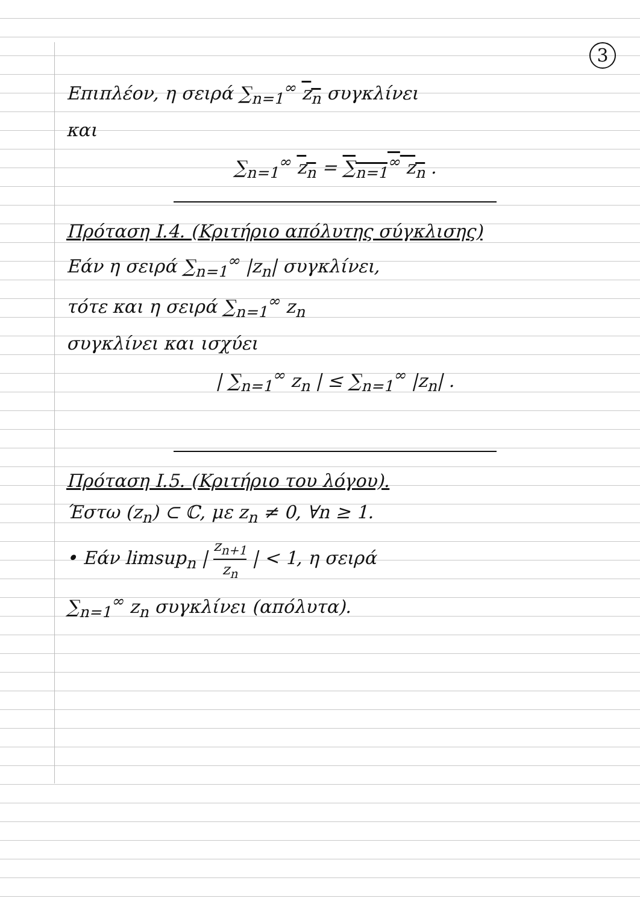3
Επιπλέον, η σειρά ∑<sub>n=1</sub><sup>∞</sup> z<sub>n</sub> συγκλίνει
και
∑<sub>n=1</sub><sup>∞</sup> z<sub>n</sub> = ∑<sub>n=1</sub><sup>∞</sup> z<sub>n</sub> .
Πρόταση Ι.4. (Κριτήριο απόλυτης σύγκλισης)
Εάν η σειρά ∑<sub>n=1</sub><sup>∞</sup> |z<sub>n</sub>| συγκλίνει,
τότε και η σειρά ∑<sub>n=1</sub><sup>∞</sup> z<sub>n</sub>
συγκλίνει και ισχύει
| ∑<sub>n=1</sub><sup>∞</sup> z<sub>n</sub> | ≤ ∑<sub>n=1</sub><sup>∞</sup> |z<sub>n</sub>| .
Πρόταση Ι.5. (Κριτήριο του λόγου).
Έστω (z<sub>n</sub>) ⊂ ℂ, με z<sub>n</sub> ≠ 0, ∀n ≥ 1.
• Εάν limsup<sub>n</sub> | z<sub>n+1</sub> z<sub>n</sub> | < 1, η σειρά
∑<sub>n=1</sub><sup>∞</sup> z<sub>n</sub> συγκλίνει (απόλυτα).